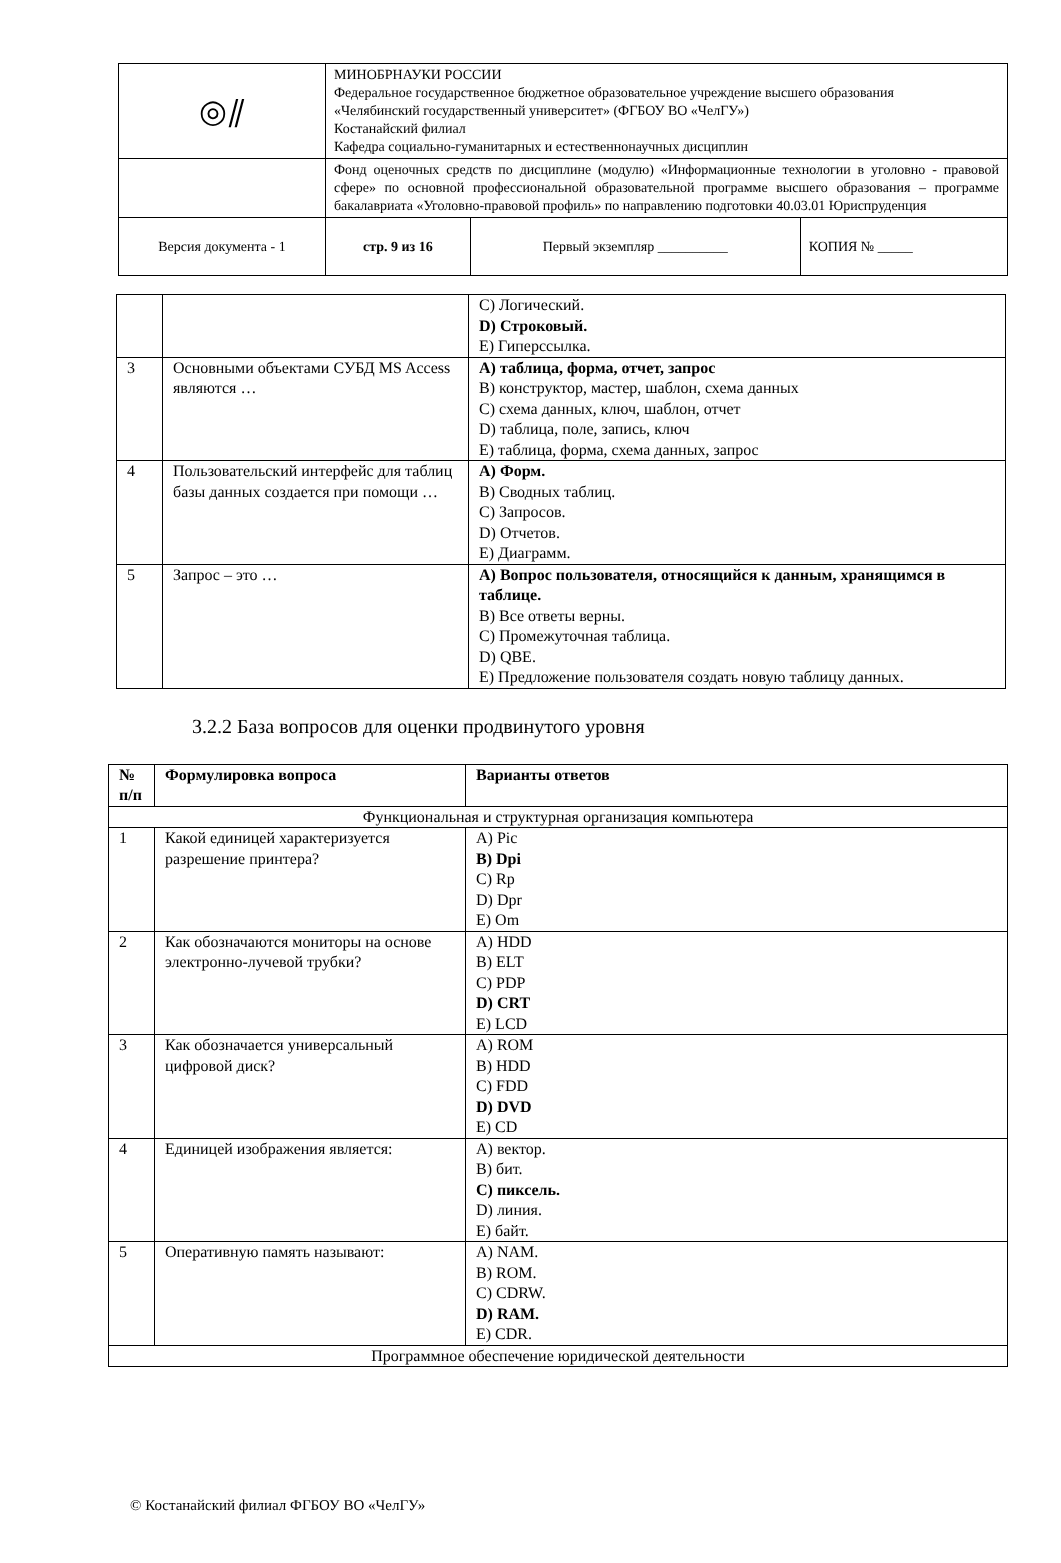| ◎⫽ | МИНОБРНАУКИ РОССИИ Федеральное государственное бюджетное образовательное учреждение высшего образования «Челябинский государственный университет» (ФГБОУ ВО «ЧелГУ») Костанайский филиал Кафедра социально-гуманитарных и естественнонаучных дисциплин | | |
| | Фонд оценочных средств по дисциплине (модулю) «Информационные технологии в уголовно - правовой сфере» по основной профессиональной образовательной программе высшего образования – программе бакалавриата «Уголовно-правовой профиль» по направлению подготовки 40.03.01 Юриспруденция | | |
| Версия документа - 1 | стр. 9 из 16 | Первый экземпляр __________ | КОПИЯ № _____ |
| | | C) Логический. D) Строковый. E) Гиперссылка. |
| 3 | Основными объектами СУБД MS Access являются … | A) таблица, форма, отчет, запрос B) конструктор, мастер, шаблон, схема данных C) схема данных, ключ, шаблон, отчет D) таблица, поле, запись, ключ E) таблица, форма, схема данных, запрос |
| 4 | Пользовательский интерфейс для таблиц базы данных создается при помощи … | A) Форм. B) Сводных таблиц. C) Запросов. D) Отчетов. E) Диаграмм. |
| 5 | Запрос – это … | A) Вопрос пользователя, относящийся к данным, хранящимся в таблице. B) Все ответы верны. C) Промежуточная таблица. D) QBE. E) Предложение пользователя создать новую таблицу данных. |
3.2.2 База вопросов для оценки продвинутого уровня
| № п/п | Формулировка вопроса | Варианты ответов |
| --- | --- | --- |
| Функциональная и структурная организация компьютера | | |
| 1 | Какой единицей характеризуется разрешение принтера? | A) Pic B) Dpi C) Rp D) Dpr E) Om |
| 2 | Как обозначаются мониторы на основе электронно-лучевой трубки? | A) HDD B) ELT C) PDP D) CRT E) LCD |
| 3 | Как обозначается универсальный цифровой диск? | A) ROM B) HDD C) FDD D) DVD E) CD |
| 4 | Единицей изображения является: | A) вектор. B) бит. C) пиксель. D) линия. E) байт. |
| 5 | Оперативную память называют: | A) NAM. B) ROM. C) CDRW. D) RAM. E) CDR. |
| Программное обеспечение юридической деятельности | | |
© Костанайский филиал ФГБОУ ВО «ЧелГУ»